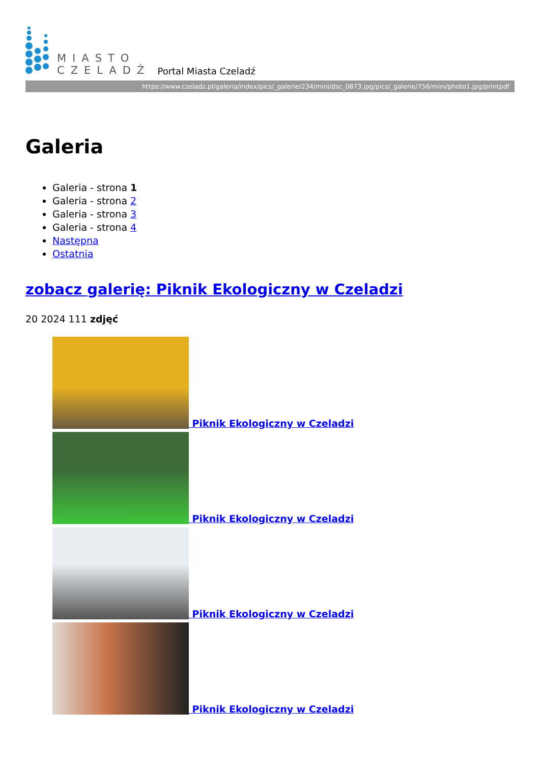MIASTO
CZELADŹ
Portal Miasta Czeladź
https://www.czeladz.pl/galeria/index/pics/_galerie/234/mini/dsc_0873.jpg/pics/_galerie/756/mini/photo1.jpg/printpdf
Galeria
Galeria - strona 1
Galeria - strona 2
Galeria - strona 3
Galeria - strona 4
Następna
Ostatnia
zobacz galerię: Piknik Ekologiczny w Czeladzi
20 2024 111 zdjęć
Piknik Ekologiczny w Czeladzi
Piknik Ekologiczny w Czeladzi
Piknik Ekologiczny w Czeladzi
Piknik Ekologiczny w Czeladzi